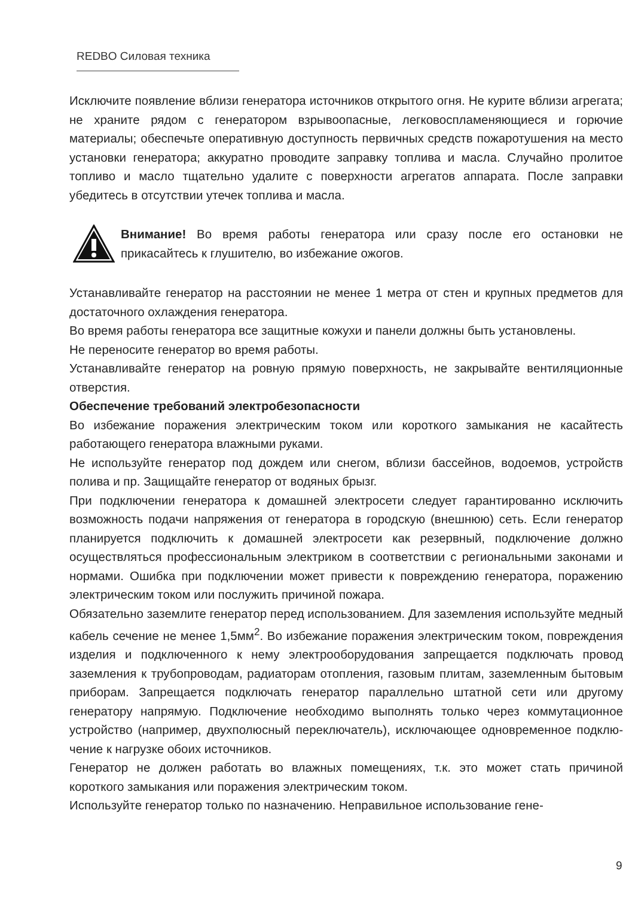REDBO Силовая техника
Исключите появление вблизи генератора источников открытого огня. Не курите вблизи агрегата; не храните рядом с генератором взрывоопасные, легковоспла­меняющиеся и горючие материалы; обеспечьте оперативную доступность первич­ных средств пожаротушения на место установки генератора; аккуратно проводите заправку топлива и масла. Случайно пролитое топливо и масло тщательно удалите с поверхности агрегатов аппарата. После заправки убедитесь в отсутствии утечек топлива и масла.
Внимание! Во время работы генератора или сразу после его остановки не прикасайтесь к глушителю, во избежание ожогов.
Устанавливайте генератор на расстоянии не менее 1 метра от стен и крупных предметов для достаточного охлаждения генератора.
Во время работы генератора все защитные кожухи и панели должны быть уста­новлены.
Не переносите генератор во время работы.
Устанавливайте генератор на ровную прямую поверхность, не закрывайте венти­ляционные отверстия.
Обеспечение требований электробезопасности
Во избежание поражения электрическим током или короткого замыкания не касай­тесть работающего генератора влажными руками.
Не используйте генератор под дождем или снегом, вблизи бассейнов, водоемов, устройств полива и пр. Защищайте генератор от водяных брызг.
При подключении генератора к домашней электросети следует гарантированно исключить возможность подачи напряжения от генератора в городскую (внеш­нюю) сеть. Если генератор планируется подключить к домашней электросети как резервный, подключение должно осуществляться профессиональным электриком в соответствии с региональными законами и нормами. Ошибка при подключении может привести к повреждению генератора, поражению электрическим током или послужить причиной пожара.
Обязательно заземлите генератор перед использованием. Для заземления исполь­зуйте медный кабель сечение не менее 1,5мм<sup>2</sup>. Во избежание поражения электри­ческим током, повреждения изделия и подключенного к нему электрооборудова­ния запрещается подключать провод заземления к трубопроводам, радиаторам отопления, газовым плитам, заземленным бытовым приборам. Запрещается под­ключать генератор параллельно штатной сети или другому генератору напрямую. Подключение необходимо выполнять только через коммутационное устройство (например, двухполюсный переключатель), исключающее одновременное подклю­чение к нагрузке обоих источников.
Генератор не должен работать во влажных помещениях, т.к. это может стать при­чиной короткого замыкания или поражения электрическим током.
Используйте генератор только по назначению. Неправильное использование гене-
9